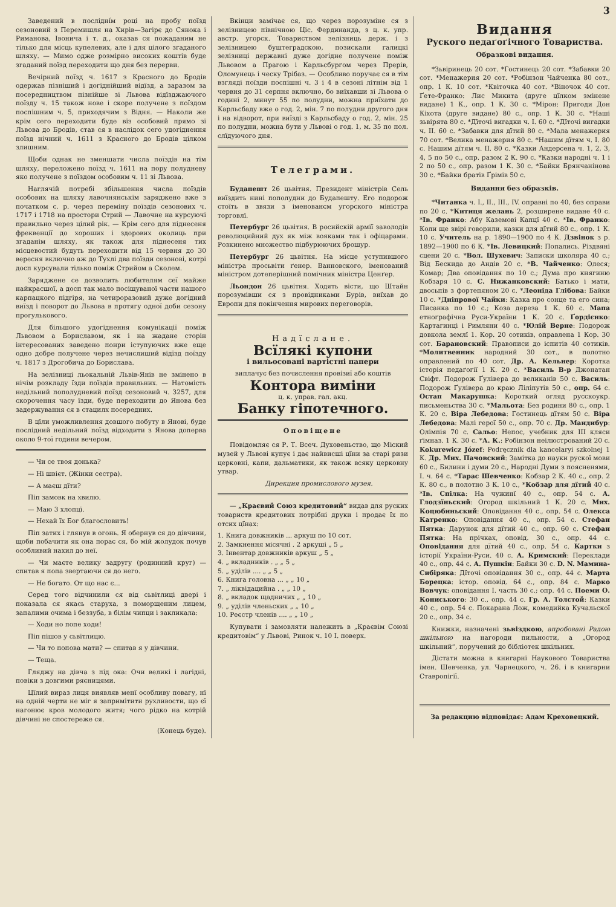3
Заведений в послідні́м році на пробу поїзд сезоновий з Перемишля на Хирів—Загірє до Сянока і Риманова, Івонича і т. д., оказав ся пожаданим не тілько для місць купелевих, але і для цілого згаданого шляху. — Мимо одже розмірно високих коштів буде згаданий поїзд переходити що дня без перерви.
Вечірний поїзд ч. 1617 з Красного до Бродів одержав пізніший і догіднійший відїзд, а заразом за посередництвом пізнійше зі Львова відїзджаючого поїзду ч. 15 також нове і скоре получене з поїздом поспішним ч. 5, приходячим з Відня. — Наколи же крім сего переходити буде віз особовий прямо зі Львова до Бродів, став ся в наслідок сего удогіднення поїзд нічний ч. 1611 з Красного до Бродів цілком злишним.
Щоби однак не зменшати числа поїздів на тім шляху, переложено поїзд ч. 1611 на пору полудневу яко получене з поїздом особовим ч. 11 зі Львова.
Наглячій потребі збільшення числа поїздів особових на шляху лавочнянськім заряджено вже з початком с. р. через переміну поїздів сезонових ч. 1717 і 1718 на простори Стрий — Лавочне на курсуючі правильно через цілий рік. — Крім сего для піднесеня фреквенції до хороших і здорових околиць при згаданім шляху, як також для піднесеня тих місцевостий будуть переходити від 15 червня до 30 вересня включно аж до Тухлі два поїзди сезонові, котрі досп курсували тілько поміж Стрийом а Сколем.
Заряджене се дозволить любителям сеї майже найкрасшої, а досп так мало посіщуваної части нашого карпацкого підгіря, на четироразовий дуже догідний виїзд і поворот до Львова в протягу одної доби сезону прогулькового.
Для більшого удогіднення комунікації поміж Львовом а Бориславом, як і на жадане сторін інтересованих заведено понри іступуючих вже еще одно добре получене через нечислиший відїзд поїзду ч. 1817 з Дрогобича до Борислава.
На зелізниці льокальній Львів-Янів не змінено в нічім розкладу їзди поїздів правильних. — Натомість недільний пополудневий поїзд сезоновий ч. 3257, для скорочення часу їзди, буде переходити до Янова без задержування ся в стацилх посередних.
В цїли уможливлення довшого побуту в Янові, буде послідний недільний поїзд відходити з Янова доперва около 9-тої години вечером.
— Чи се твоя донька?
— Ні швієт. (Жінки сестра).
— А маєш дїти?
Піп замовк на хвилю.
— Маю 3 хлопцї.
— Нехай їх Бог благословить!
Піп затих і глянув в огонь. Я обернув ся до дівчини, щоби побачити як она порає ся, бо мій жолудок почув особливий нахил до неї.
— Чи маєте велику задругу (родинний круг) — спитав я попа звертаючи ся до него.
— Не богато. От що нас є...
Серед того відчинили ся від сьвітлиці двері і показала ся якась старуха, з поморщеним лицем, запалими очима і беззуба, в білім чипци і закликала:
— Ходи но попе ходи!
Піп пішов у сьвітлицю.
— Чи то попова мати? — спитав я у дівчини.
— Теща.
Гляджу на дівча з під ока: Очи великі і лагідні, повіки з довгими ряєницями.
Цїлий вираз лиця виявляв менї особливу повагу, нї на одній черти не міг я запримітити рухливости, що єї нагонює кров молодого житя; чого рідко на котрій дівчині не спостереже ся.
(Конець буде).
Вкінци замічає ся, що через порозуміне ся з зелізницею північною Ціс. Фердинанда, з ц. к. упр. австр. угорск. Товариством зелізниць держ. і з зелізницею буштеградскою, позискали галицкі зелізниці державні дуже догідне получене поміж Львовом а Прагою і Карльсбурґом через Прерів, Оломунець і ческу Трібаз. — Особливо поручає ся в тім взгляді поїзди поспішні ч. 3 і 4 в сезоні літнім від 1 червня до 31 серпня включно, бо виїхавши зі Львова о годині 2, минут 55 по полудни, можна приїхати до Карльсбаду вже о год. 2, мін. 7 по полудни другого дня і на відворот, при виїзді з Карльсбаду о год. 2, мін. 25 по полудни, можна бути у Львові о год. 1, м. 35 по пол. слїдуючого дня.
Телеграми.
Будапешт 26 цьвітня. Президент міністрів Сель виїздить нині пополудни до Будапешту. Его подорож стоїть в звязи з іменованєм угорского міністра торговлї.
Петербург 26 цьвітня. В росийскій армії заволодів революцийний дух як між вояками так і офіцарами. Розкинено множество підбурюючих брошур.
Петербург 26 цьвітня. На місце уступившого міністра просьвіти ґенер. Ванновского, іменований міністром дотеперішний помічник міністра Ценґер.
Льондон 26 цьвітня. Ходять вісти, що Штайн порозумівши ся з провідниками Бурів, виїхав до Европи для покінчення мирових переговорів.
Надїслане.
Всїлякі купони
і вильосовані вартістні папери
виплачує без почислення провізиї або коштів
Контора виміни
ц. к. управ. гал. акц.
Банку гіпотечного.
Оповіщене
Повідомляє ся Р. Т. Всеч. Духовеньство, що Міский музей у Львові купує і дає найвисші цїни за старі ризи церковні, капи, дальматики, як також всяку церковну утвар.
Дирекция промислового музея.
— „Краєвий Союз кредитовий“ видав для руских товариств кредитових потрібні друки і продає їх по отсих цїнах:
1. Книга довжників ... аркуш по 10 сот.
2. Замкнення місячні . 2 аркуші „ 5 „
3. Інвентар довжників аркуш „ 5 „
4. „ вкладників . „ „ 5 „
5. „ уділів .... „ „ 5 „
6. Книга головна ... „ „ 10 „
7. „ ліквідацийна . „ „ 10 „
8. „ вкладок щадничих „ „ 10 „
9. „ уділів членьских „ „ 10 „
10. Реєстр членів .... „ „ 10 „
Купувати і замовляти належить в „Краєвім Союзі кредитовім“ у Львові, Ринок ч. 10 I. поверх.
Видання
Руского педаґоґічного Товариства.
Образкові видання.
*Зьвіринець 20 сот. *Гостинець 20 сот. *Забавки 20 сот. *Менажерия 20 сот. *Робінзон Чайченка 80 сот., опр. 1 К. 10 сот. *Квіточка 40 сот. *Віночок 40 сот. Ґете-Франко: Лис Микита (друге цїлком змінене видане) 1 К., опр. 1 К. 30 с. *Мірон: Пригоди Дон Кіхота (друге видане) 80 с., опр. 1 К. 30 с. *Наші зьвірята 80 с. *Дїточі вигадки ч. I. 60 с. *Дїточі вигадки ч. II. 60 с. *Забавки для дїтий 80 с. *Мала менажерия 70 сот. *Велика менажерия 80 с. *Нашим дїтям ч. I. 80 с. Нашим дїтям ч. II. 80 с. *Казки Андерсена ч. 1, 2, 3, 4, 5 по 50 с., опр. разом 2 К. 90 с. *Казки народні ч. 1 і 2 по 50 с., опр. разом 1 К. 30 с. *Байки Брянчанінова 30 с. *Байки братів Ґрімів 50 с.
Видання без образків.
*Читанка ч. I., II., III., IV. оправні по 40, без оправи по 20 с. *Китиця желань 2, розширене видане 40 с. *Ів. Франко: Абу Каземові Капцї 40 с. *Ів. Франко: Коли ще звірі говорили, казки для дїтий 80 с., опр. 1 К. 10 с. Учитель на р. 1890—1900 по 4 К. Дзвінок з р. 1892—1900 по 6 К. *Ів. Левицкий: Попались. Різдвяні сцени 20 с. *Вол. Шухевич: Записки школяра 40 с.; Від Бескида до Андів 20 с. *В. Чайченко: Олеся; Комар; Два оповідання по 10 с.; Дума про княгиню Кобзаря 10 с. С. Нижанковский: Батько і мати, двосьпів з фортепяном 20 с. *Леоніда Глібова: Байки 10 с. *Дніпрової Чайки: Казка про сонце та его сина; Писанка по 10 с.; Коза дереза 1 К. 60 с. Мапа етноґрафічна Руси-України 1 К. 20 с. Ґордієнко: Картагинці і Римляни 40 с. *Юлій Верне: Подорож довкола землї 1. Кор. 20 сотиків, оправлена 1 Кор. 30 сот. Барановский: Правописи до іспитів 40 сотиків. *Молитвенник народний 30 сот., в полотно оправлений по 40 сот. Др. А. Кельнер: Коротка історія педаґоґії 1 К. 20 с. *Василь В-р Джонатан Свіфт. Подорож Ґулівера до великанів 50 с. Василь: Подорож Ґулівера до краю Ліліпутів 50 с., опр. 64 с. Остап Макарушка: Короткий огляд русскоукр. письменьства 30 с. *Мальота: Без родини 80 с., опр. 1 К. 20 с. Віра Лебедова: Гостинець дїтям 50 с. Віра Лебедова: Малі герої 50 с., опр. 70 с. Др. Мандибур: Олімпія 70 с. Сальо: Непос, учебник для III кляси ґімназ. 1 К. 30 с. *А. К.: Робінзон неілюстрований 20 с. Kokurewicz Józef: Podręcznik dla kancelaryi szkolnej 1 К. Др. Мих. Пачовский: Замітка до науки рускої мови 60 с., Билини і думи 20 с., Народні Думи з поясненями, I. ч. 64 с. *Тарас Шевченко: Кобзар 2 К. 40 с., опр. 2 К. 80 с., в полотно 3 К. 10 с., *Кобзар для дїтий 40 с. *Ів. Спілка: На чужинї 40 с., опр. 54 с. А. Глодзїньский: Огород шкільний 1 К. 20 с. Мих. Коцюбиньский: Оповідання 40 с., опр. 54 с. Олекса Катренко: Оповідання 40 с., опр. 54 с. Стефан Пятка: Дарунок для дїтий 40 с., опр. 60 с. Стефан Пятка: На прічках, оповід. 30 с., опр. 44 с. Оповідання для дїтий 40 с., опр. 54 с. Картки з історії України-Руси. 40 с. А. Кримский: Переклади 40 с., опр. 44 с. А. Пушкін: Байки 30 с. D. N. Мамина-Сибіряка: Дїточі оповідання 30 с., опр. 44 с. Марта Борецка: істор. оповід. 64 с., опр. 84 с. Марко Вовчук: оповідання I. часть 30 с.; опр. 44 с. Поеми О. Кониського: 30 с., опр. 44 с. Гр. А. Толстой: Казки 40 с., опр. 54 с. Покарана Лож, комедийка Кучальскої 20 с., опр. 34 с.
Книжки, назначені зьвіздкою, апробовані Радою шкільною на нагороди пильности, а „Огород шкільний“, поручений до бібліотек шкільних.
Дістати можна в книгарні Наукового Товариства імен. Шевченка, ул. Чарнецкого, ч. 26. і в книгарни Ставропігії.
За редакцию відповідає: Адам Креховецкий.